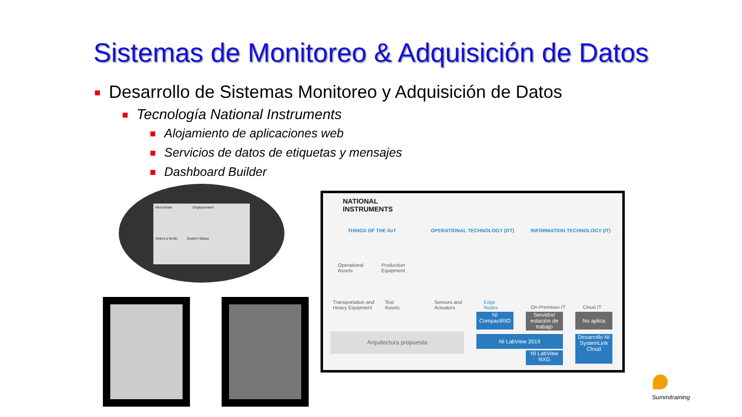Sistemas de Monitoreo & Adquisición de Datos
Desarrollo de Sistemas Monitoreo y Adquisición de Datos
Tecnología National Instruments
Alojamiento de aplicaciones web
Servicios de datos de etiquetas y mensajes
Dashboard Builder
Microstrain Displacement
Select a Node: System Status
NATIONAL
INSTRUMENTS
THINGS OF THE IIoT OPERATIONAL TECHNOLOGY (OT) INFORMATION TECHNOLOGY (IT)
Operational
Assets
Production
Equipment
Transportation and
Heavy Equipment
Test
Assets
Sensors and
Actuators
Edge
Nodes
On-Premises IT Cloud IT
NI
CompactRIO
Servidor/ estación de trabajo
No aplica
Arquitectura propuesta NI LabView 2019
NI LabView NXG
Desarrollo NI SystemLink Cloud
Summitraining